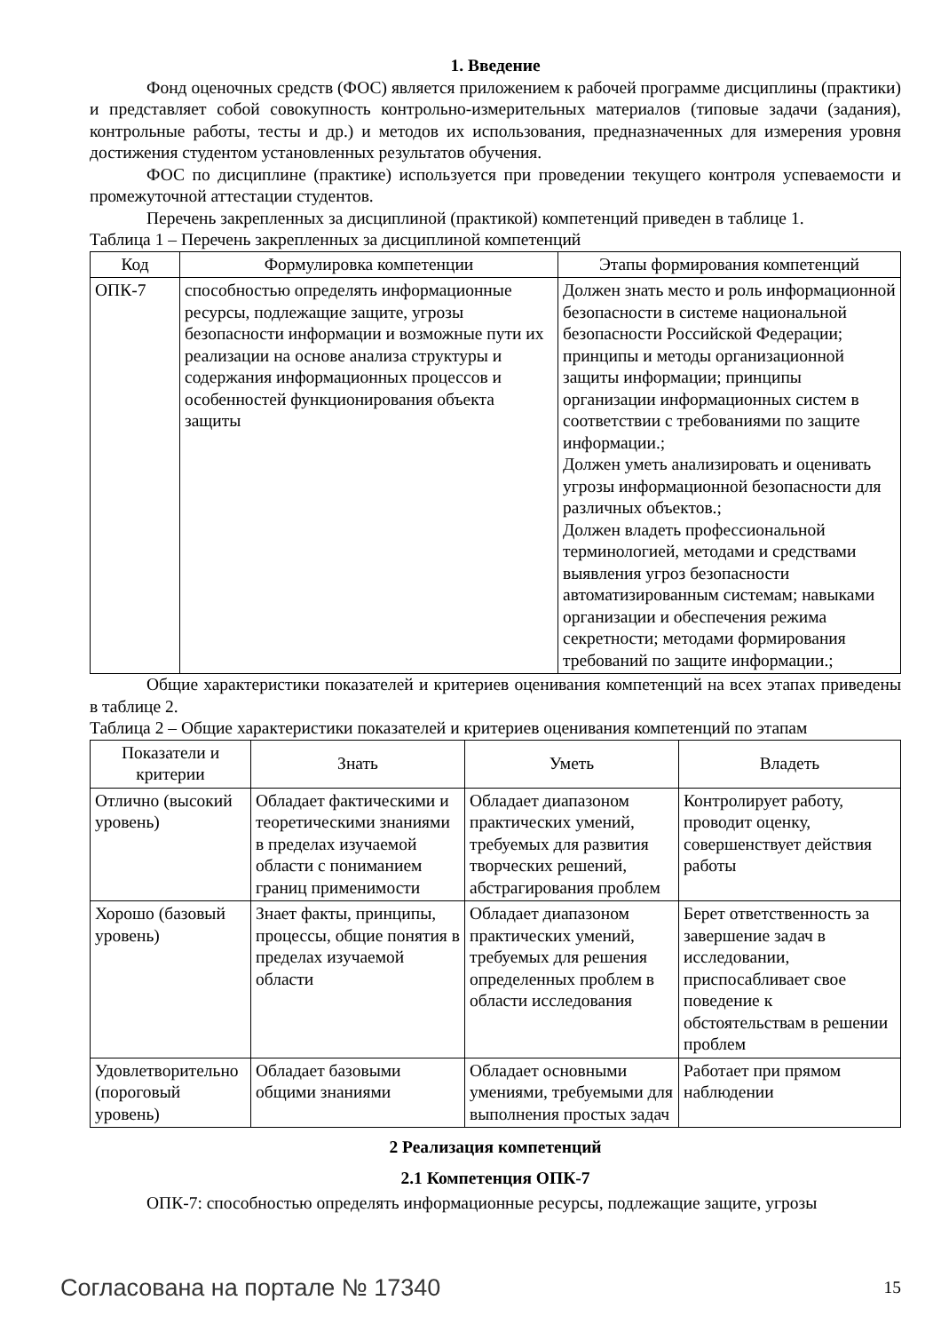1. Введение
Фонд оценочных средств (ФОС) является приложением к рабочей программе дисциплины (практики) и представляет собой совокупность контрольно-измерительных материалов (типовые задачи (задания), контрольные работы, тесты и др.) и методов их использования, предназначенных для измерения уровня достижения студентом установленных результатов обучения.
ФОС по дисциплине (практике) используется при проведении текущего контроля успеваемости и промежуточной аттестации студентов.
Перечень закрепленных за дисциплиной (практикой) компетенций приведен в таблице 1.
Таблица 1 – Перечень закрепленных за дисциплиной компетенций
| Код | Формулировка компетенции | Этапы формирования компетенций |
| --- | --- | --- |
| ОПК-7 | способностью определять информационные ресурсы, подлежащие защите, угрозы безопасности информации и возможные пути их реализации на основе анализа структуры и содержания информационных процессов и особенностей функционирования объекта защиты | Должен знать место и роль информационной безопасности в системе национальной безопасности Российской Федерации; принципы и методы организационной защиты информации; принципы организации информационных систем в соответствии с требованиями по защите информации.; Должен уметь анализировать и оценивать угрозы информационной безопасности для различных объектов.; Должен владеть профессиональной терминологией, методами и средствами выявления угроз безопасности автоматизированным системам; навыками организации и обеспечения режима секретности; методами формирования требований по защите информации.; |
Общие характеристики показателей и критериев оценивания компетенций на всех этапах приведены в таблице 2.
Таблица 2 – Общие характеристики показателей и критериев оценивания компетенций по этапам
| Показатели и критерии | Знать | Уметь | Владеть |
| --- | --- | --- | --- |
| Отлично (высокий уровень) | Обладает фактическими и теоретическими знаниями в пределах изучаемой области с пониманием границ применимости | Обладает диапазоном практических умений, требуемых для развития творческих решений, абстрагирования проблем | Контролирует работу, проводит оценку, совершенствует действия работы |
| Хорошо (базовый уровень) | Знает факты, принципы, процессы, общие понятия в пределах изучаемой области | Обладает диапазоном практических умений, требуемых для решения определенных проблем в области исследования | Берет ответственность за завершение задач в исследовании, приспосабливает свое поведение к обстоятельствам в решении проблем |
| Удовлетворительно (пороговый уровень) | Обладает базовыми общими знаниями | Обладает основными умениями, требуемыми для выполнения простых задач | Работает при прямом наблюдении |
2 Реализация компетенций
2.1 Компетенция ОПК-7
ОПК-7: способностью определять информационные ресурсы, подлежащие защите, угрозы
Согласована на портале № 17340 15